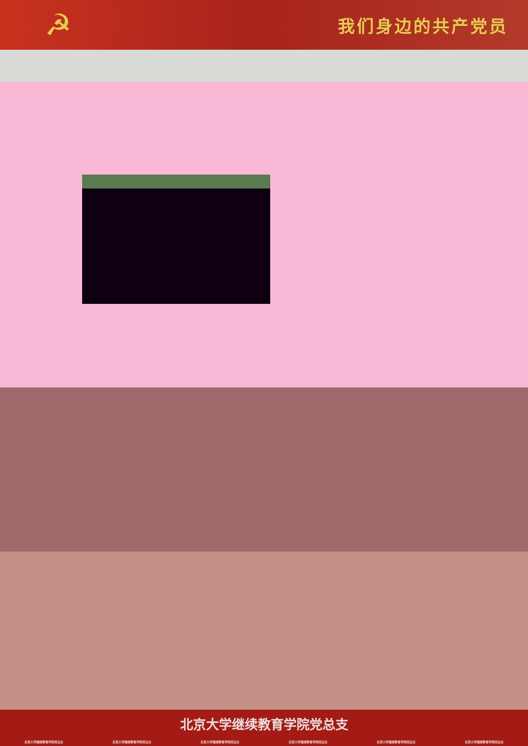☭
我们身边的共产党员
北京大学继续教育学院党总支
北京大学继续教育学院党总支 北京大学继续教育学院党总支 北京大学继续教育学院党总支 北京大学继续教育学院党总支 北京大学继续教育学院党总支 北京大学继续教育学院党总支